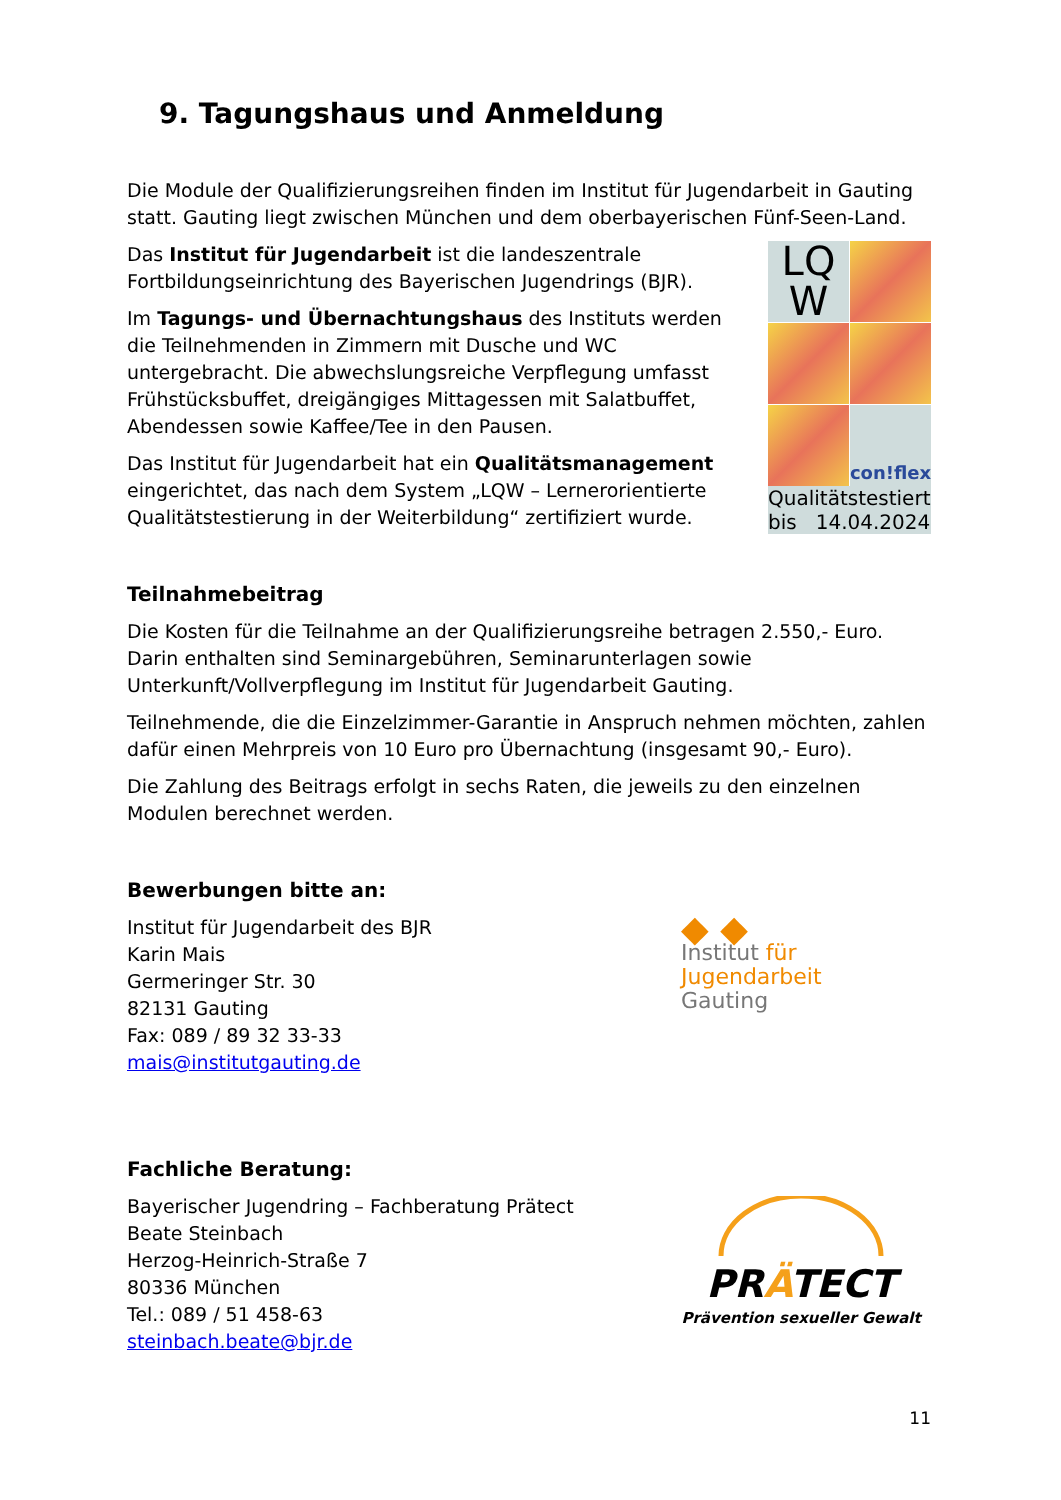9. Tagungshaus und Anmeldung
Die Module der Qualifizierungsreihen finden im Institut für Jugendarbeit in Gauting statt. Gauting liegt zwischen München und dem oberbayerischen Fünf-Seen-Land.
Das Institut für Jugendarbeit ist die landeszentrale Fortbildungseinrichtung des Bayerischen Jugendrings (BJR).
Im Tagungs- und Übernachtungshaus des Instituts werden die Teilnehmenden in Zimmern mit Dusche und WC untergebracht. Die abwechslungsreiche Verpflegung umfasst Frühstücksbuffet, dreigängiges Mittagessen mit Salatbuffet, Abendessen sowie Kaffee/Tee in den Pausen.
Das Institut für Jugendarbeit hat ein Qualitätsmanagement eingerichtet, das nach dem System „LQW – Lernerorientierte Qualitätstestierung in der Weiterbildung“ zertifiziert wurde.
LQ
W
con!flex
Qualitätstestiert
bis 14.04.2024
Teilnahmebeitrag
Die Kosten für die Teilnahme an der Qualifizierungsreihe betragen 2.550,- Euro. Darin enthalten sind Seminargebühren, Seminarunterlagen sowie Unterkunft/Vollverpflegung im Institut für Jugendarbeit Gauting.
Teilnehmende, die die Einzelzimmer-Garantie in Anspruch nehmen möchten, zahlen dafür einen Mehrpreis von 10 Euro pro Übernachtung (insgesamt 90,- Euro).
Die Zahlung des Beitrags erfolgt in sechs Raten, die jeweils zu den einzelnen Modulen berechnet werden.
Bewerbungen bitte an:
Institut für Jugendarbeit des BJR
Karin Mais
Germeringer Str. 30
82131 Gauting
Fax: 089 / 89 32 33-33
mais@institutgauting.de
◆ ◆
Institut für
Jugendarbeit
Gauting
Fachliche Beratung:
Bayerischer Jugendring – Fachberatung Prätect
Beate Steinbach
Herzog-Heinrich-Straße 7
80336 München
Tel.: 089 / 51 458-63
steinbach.beate@bjr.de
PRÄTECT
Prävention sexueller Gewalt
11